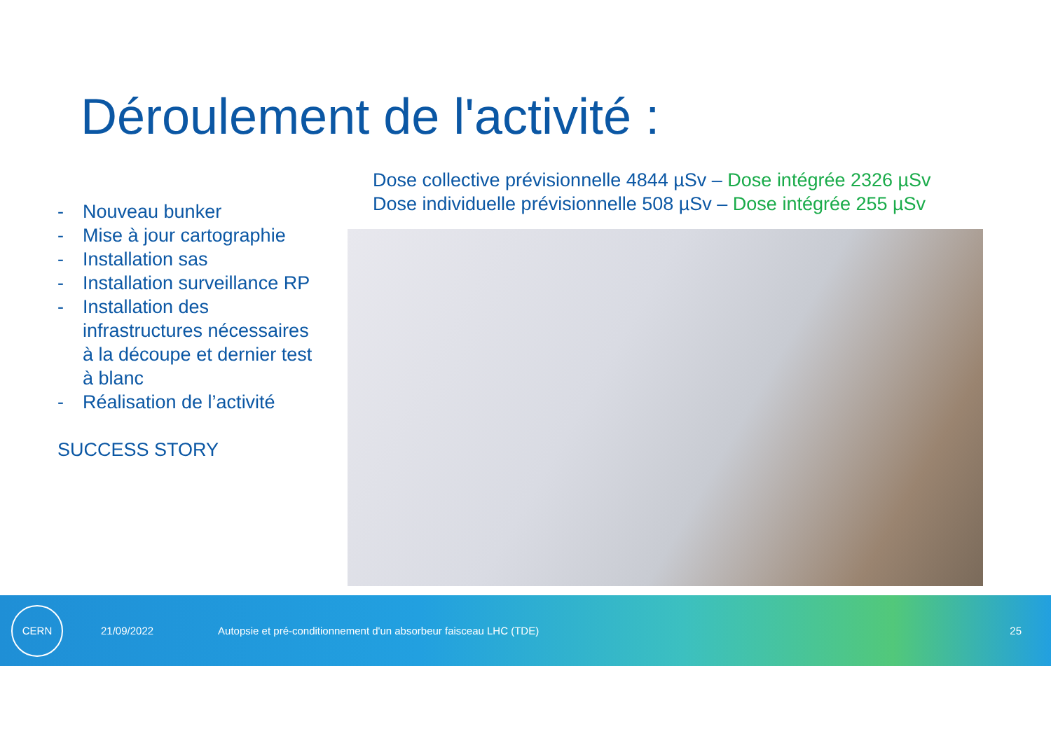Déroulement de l'activité :
Dose collective prévisionnelle 4844 µSv – Dose intégrée 2326 µSv
Dose individuelle prévisionnelle 508 µSv – Dose intégrée 255 µSv
- Nouveau bunker
- Mise à jour cartographie
- Installation sas
- Installation surveillance RP
- Installation des infrastructures nécessaires à la découpe et dernier test à blanc
- Réalisation de l’activité
SUCCESS STORY
CERN
21/09/2022
Autopsie et pré-conditionnement d'un absorbeur faisceau LHC (TDE)
25